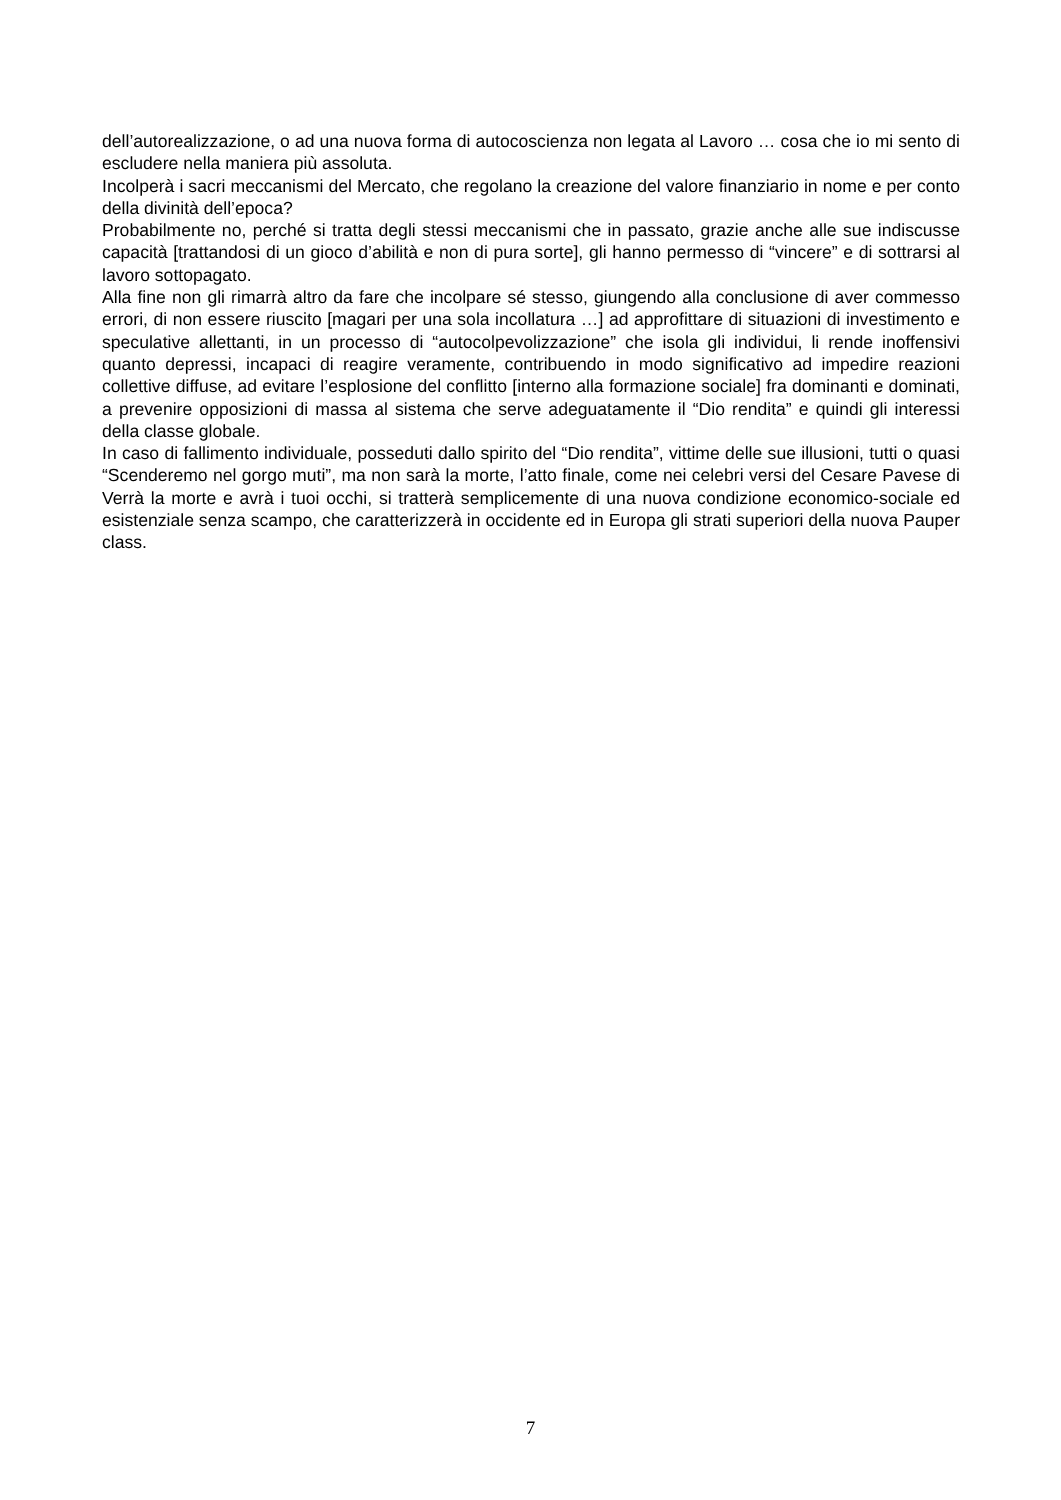dell’autorealizzazione, o ad una nuova forma di autocoscienza non legata al Lavoro … cosa che io mi sento di escludere nella maniera più assoluta.
Incolperà i sacri meccanismi del Mercato, che regolano la creazione del valore finanziario in nome e per conto della divinità dell’epoca?
Probabilmente no, perché si tratta degli stessi meccanismi che in passato, grazie anche alle sue indiscusse capacità [trattandosi di un gioco d’abilità e non di pura sorte], gli hanno permesso di “vincere” e di sottrarsi al lavoro sottopagato.
Alla fine non gli rimarrà altro da fare che incolpare sé stesso, giungendo alla conclusione di aver commesso errori, di non essere riuscito [magari per una sola incollatura …] ad approfittare di situazioni di investimento e speculative allettanti, in un processo di “autocolpevolizzazione” che isola gli individui, li rende inoffensivi quanto depressi, incapaci di reagire veramente, contribuendo in modo significativo ad impedire reazioni collettive diffuse, ad evitare l’esplosione del conflitto [interno alla formazione sociale] fra dominanti e dominati, a prevenire opposizioni di massa al sistema che serve adeguatamente il “Dio rendita” e quindi gli interessi della classe globale.
In caso di fallimento individuale, posseduti dallo spirito del “Dio rendita”, vittime delle sue illusioni, tutti o quasi “Scenderemo nel gorgo muti”, ma non sarà la morte, l’atto finale, come nei celebri versi del Cesare Pavese di Verrà la morte e avrà i tuoi occhi, si tratterà semplicemente di una nuova condizione economico-sociale ed esistenziale senza scampo, che caratterizzerà in occidente ed in Europa gli strati superiori della nuova Pauper class.
7